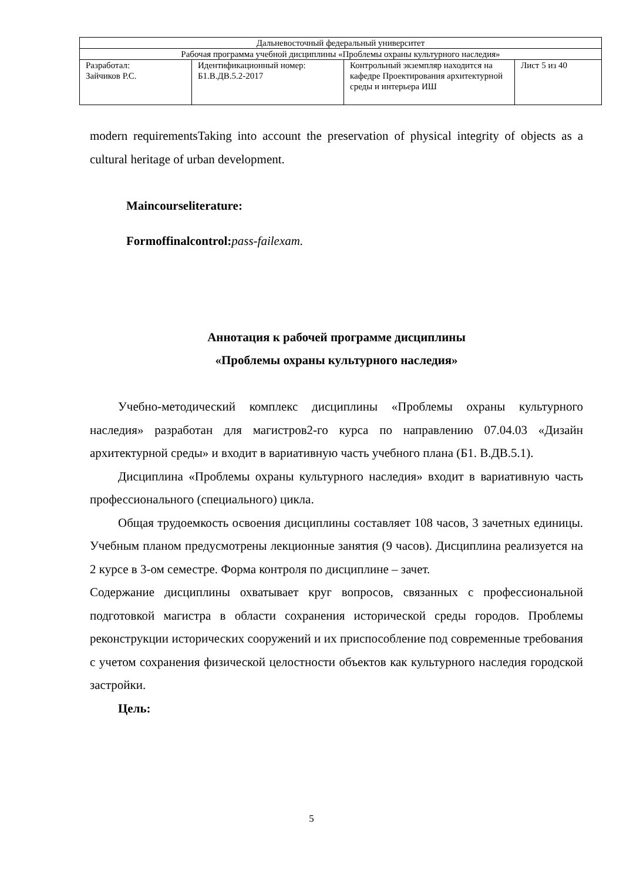| Дальневосточный федеральный университет | | | |
| Рабочая программа учебной дисциплины «Проблемы охраны культурного наследия» | | | |
| Разработал: Зайчиков Р.С. | Идентификационный номер: Б1.В.ДВ.5.2-2017 | Контрольный экземпляр находится на кафедре Проектирования архитектурной среды и интерьера ИШ | Лист 5 из 40 |
modern requirementsTaking into account the preservation of physical integrity of objects as a cultural heritage of urban development.
Maincourseliterature:
Formoffinalcontrol: pass-failexam.
Аннотация к рабочей программе дисциплины
«Проблемы охраны культурного наследия»
Учебно-методический комплекс дисциплины «Проблемы охраны культурного наследия» разработан для магистров2-го курса по направлению 07.04.03 «Дизайн архитектурной среды» и входит в вариативную часть учебного плана (Б1. В.ДВ.5.1).
Дисциплина «Проблемы охраны культурного наследия» входит в вариативную часть профессионального (специального) цикла.
Общая трудоемкость освоения дисциплины составляет 108 часов, 3 зачетных единицы. Учебным планом предусмотрены лекционные занятия (9 часов). Дисциплина реализуется на 2 курсе в 3-ом семестре. Форма контроля по дисциплине – зачет.
Содержание дисциплины охватывает круг вопросов, связанных с профессиональной подготовкой магистра в области сохранения исторической среды городов. Проблемы реконструкции исторических сооружений и их приспособление под современные требования с учетом сохранения физической целостности объектов как культурного наследия городской застройки.
Цель:
5